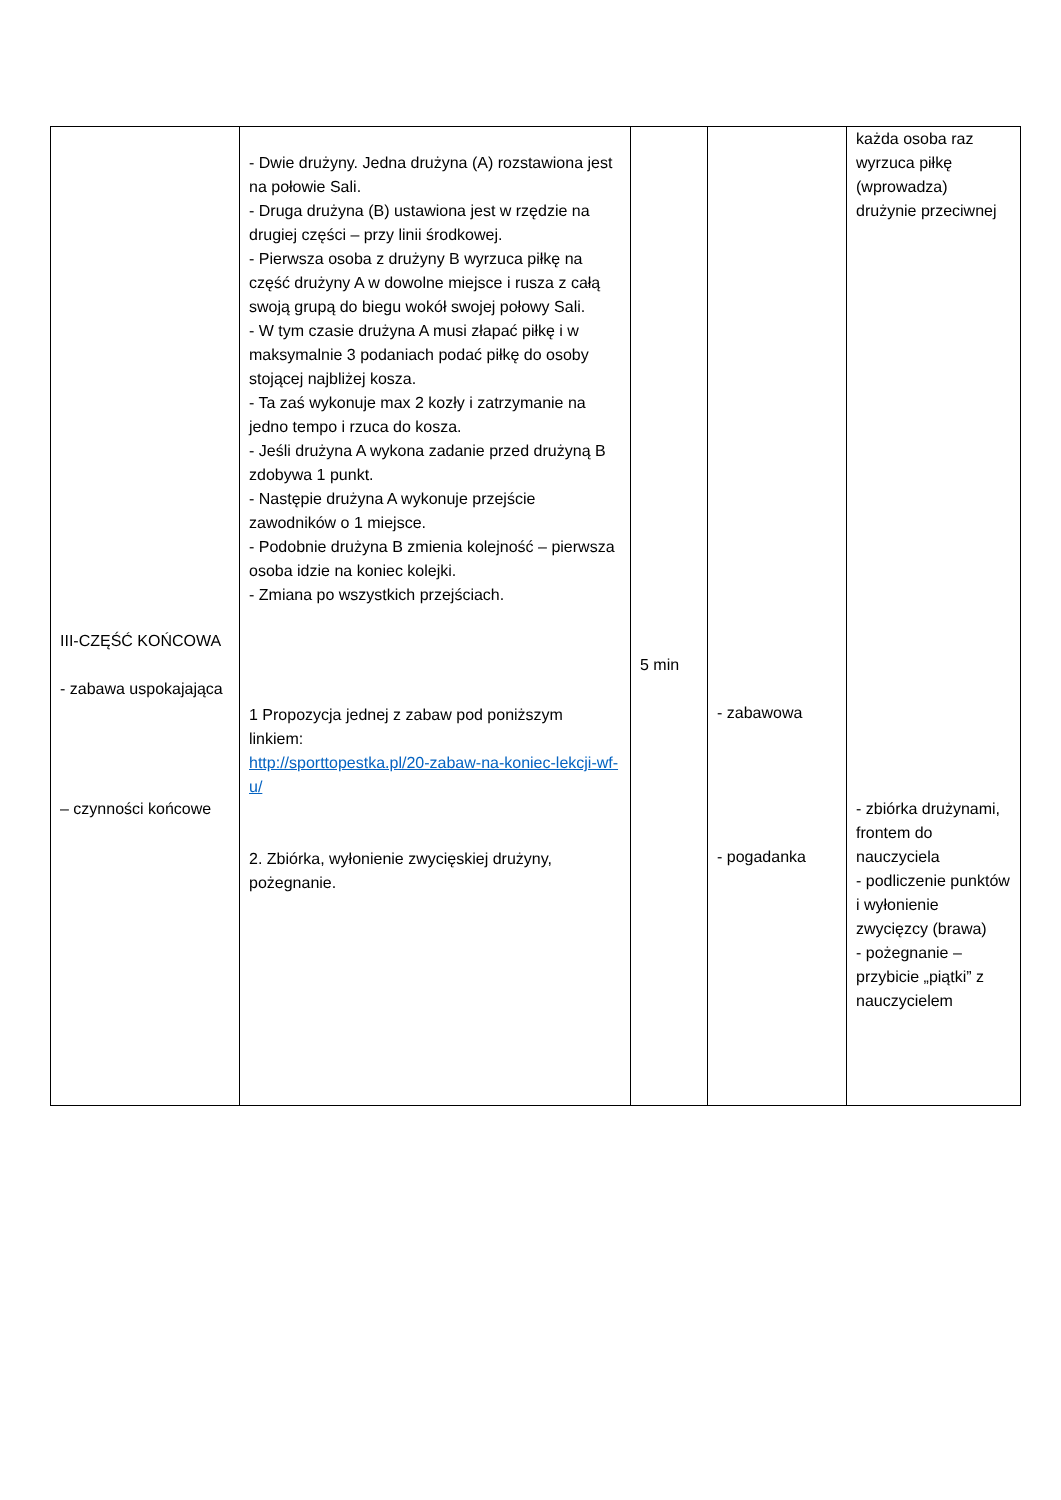| III-CZĘŚĆ KOŃCOWA - zabawa uspokajająca – czynności końcowe | - Dwie drużyny. Jedna drużyna (A) rozstawiona jest na połowie Sali. - Druga drużyna (B) ustawiona jest w rzędzie na drugiej części – przy linii środkowej. - Pierwsza osoba z drużyny B wyrzuca piłkę na część drużyny A w dowolne miejsce i rusza z całą swoją grupą do biegu wokół swojej połowy Sali. - W tym czasie drużyna A musi złapać piłkę i w maksymalnie 3 podaniach podać piłkę do osoby stojącej najbliżej kosza. - Ta zaś wykonuje max 2 kozły i zatrzymanie na jedno tempo i rzuca do kosza. - Jeśli drużyna A wykona zadanie przed drużyną B zdobywa 1 punkt. - Następie drużyna A wykonuje przejście zawodników o 1 miejsce. - Podobnie drużyna B zmienia kolejność – pierwsza osoba idzie na koniec kolejki. - Zmiana po wszystkich przejściach. 1 Propozycja jednej z zabaw pod poniższym linkiem: http://sporttopestka.pl/20-zabaw-na-koniec-lekcji-wf-u/ 2. Zbiórka, wyłonienie zwycięskiej drużyny, pożegnanie. | 5 min | - zabawowa - pogadanka | każda osoba raz wyrzuca piłkę (wprowadza) drużynie przeciwnej - zbiórka drużynami, frontem do nauczyciela - podliczenie punktów i wyłonienie zwycięzcy (brawa) - pożegnanie – przybicie „piątki” z nauczycielem |